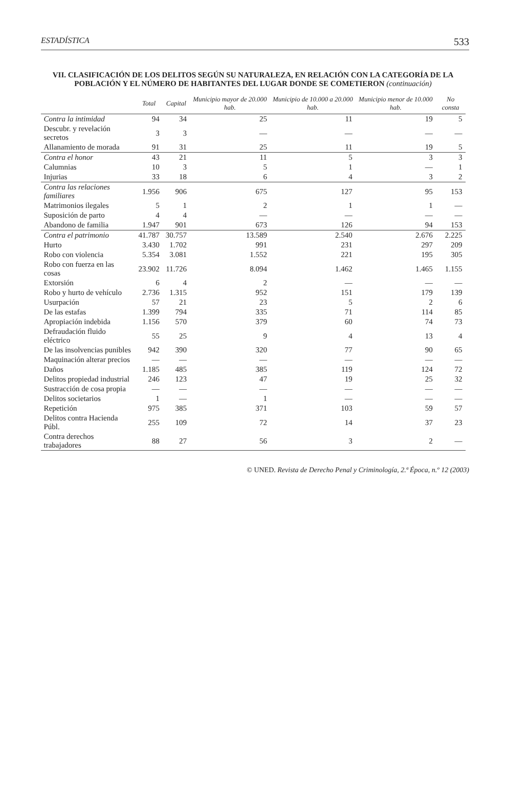ESTADÍSTICA 533
VII. CLASIFICACIÓN DE LOS DELITOS SEGÚN SU NATURALEZA, EN RELACIÓN CON LA CATEGORÍA DE LA POBLACIÓN Y EL NÚMERO DE HABITANTES DEL LUGAR DONDE SE COMETIERON (continuación)
| | Total | Capital | Municipio mayor de 20.000 hab. | Municipio de 10.000 a 20.000 hab. | Municipio menor de 10.000 hab. | No consta |
| --- | --- | --- | --- | --- | --- | --- |
| Contra la intimidad | 94 | 34 | 25 | 11 | 19 | 5 |
| Descubr. y revelación secretos | 3 | 3 | — | — | — | — |
| Allanamiento de morada | 91 | 31 | 25 | 11 | 19 | 5 |
| Contra el honor | 43 | 21 | 11 | 5 | 3 | 3 |
| Calumnias | 10 | 3 | 5 | 1 | — | 1 |
| Injurias | 33 | 18 | 6 | 4 | 3 | 2 |
| Contra las relaciones familiares | 1.956 | 906 | 675 | 127 | 95 | 153 |
| Matrimonios ilegales | 5 | 1 | 2 | 1 | 1 | — |
| Suposición de parto | 4 | 4 | — | — | — | — |
| Abandono de familia | 1.947 | 901 | 673 | 126 | 94 | 153 |
| Contra el patrimonio | 41.787 | 30.757 | 13.589 | 2.540 | 2.676 | 2.225 |
| Hurto | 3.430 | 1.702 | 991 | 231 | 297 | 209 |
| Robo con violencia | 5.354 | 3.081 | 1.552 | 221 | 195 | 305 |
| Robo con fuerza en las cosas | 23.902 | 11.726 | 8.094 | 1.462 | 1.465 | 1.155 |
| Extorsión | 6 | 4 | 2 | — | — | — |
| Robo y hurto de vehículo | 2.736 | 1.315 | 952 | 151 | 179 | 139 |
| Usurpación | 57 | 21 | 23 | 5 | 2 | 6 |
| De las estafas | 1.399 | 794 | 335 | 71 | 114 | 85 |
| Apropiación indebida | 1.156 | 570 | 379 | 60 | 74 | 73 |
| Defraudación fluido eléctrico | 55 | 25 | 9 | 4 | 13 | 4 |
| De las insolvencias punibles | 942 | 390 | 320 | 77 | 90 | 65 |
| Maquinación alterar precios | — | — | — | — | — | — |
| Daños | 1.185 | 485 | 385 | 119 | 124 | 72 |
| Delitos propiedad industrial | 246 | 123 | 47 | 19 | 25 | 32 |
| Sustracción de cosa propia | — | — | — | — | — | — |
| Delitos societarios | 1 | — | 1 | — | — | — |
| Repetición | 975 | 385 | 371 | 103 | 59 | 57 |
| Delitos contra Hacienda Públ. | 255 | 109 | 72 | 14 | 37 | 23 |
| Contra derechos trabajadores | 88 | 27 | 56 | 3 | 2 | — |
© UNED. Revista de Derecho Penal y Criminología, 2.ª Época, n.º 12 (2003)